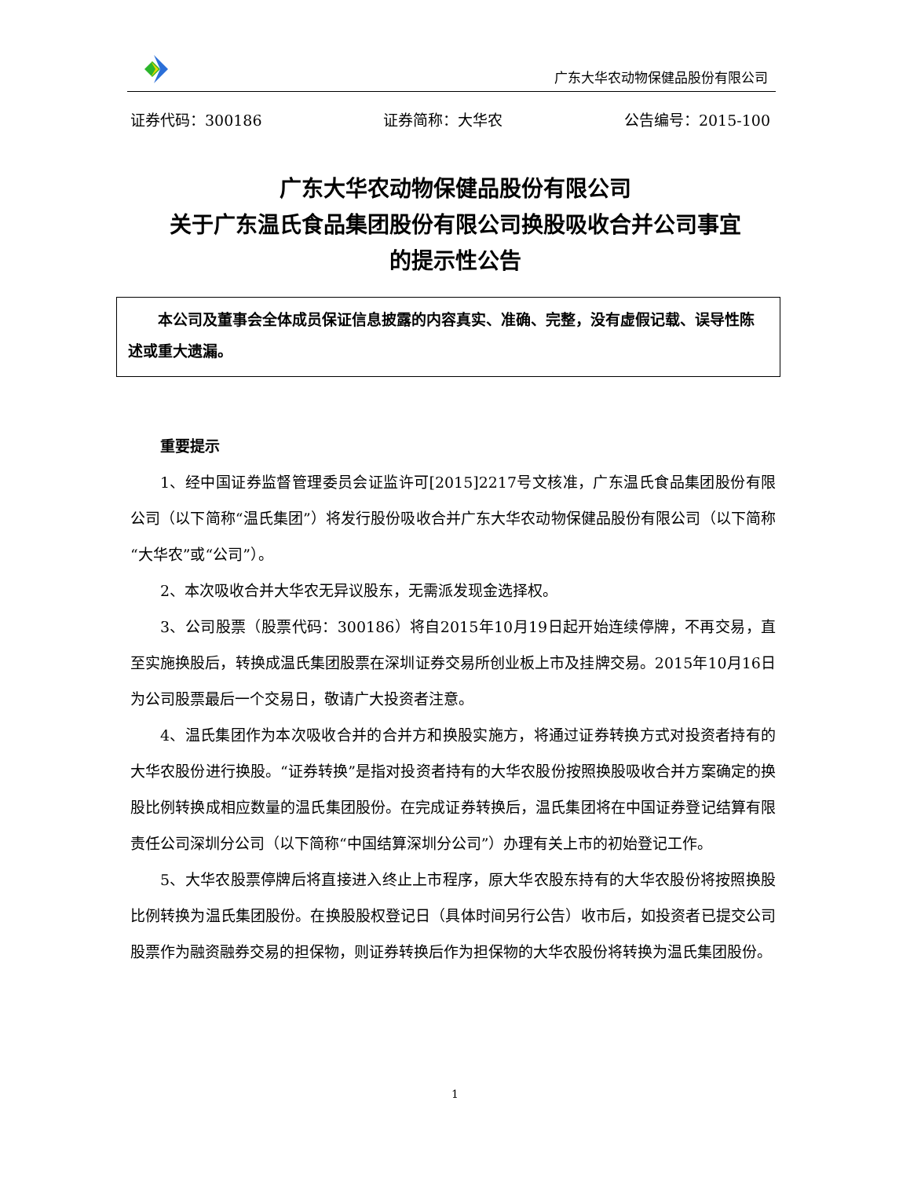广东大华农动物保健品股份有限公司
证券代码：300186 证券简称：大华农 公告编号：2015-100
广东大华农动物保健品股份有限公司
关于广东温氏食品集团股份有限公司换股吸收合并公司事宜
的提示性公告
  本公司及董事会全体成员保证信息披露的内容真实、准确、完整，没有虚假记载、误导性陈述或重大遗漏。
重要提示
1、经中国证券监督管理委员会证监许可[2015]2217号文核准，广东温氏食品集团股份有限公司（以下简称“温氏集团”）将发行股份吸收合并广东大华农动物保健品股份有限公司（以下简称“大华农”或“公司”）。
2、本次吸收合并大华农无异议股东，无需派发现金选择权。
3、公司股票（股票代码：300186）将自2015年10月19日起开始连续停牌，不再交易，直至实施换股后，转换成温氏集团股票在深圳证券交易所创业板上市及挂牌交易。2015年10月16日为公司股票最后一个交易日，敬请广大投资者注意。
4、温氏集团作为本次吸收合并的合并方和换股实施方，将通过证券转换方式对投资者持有的大华农股份进行换股。“证券转换”是指对投资者持有的大华农股份按照换股吸收合并方案确定的换股比例转换成相应数量的温氏集团股份。在完成证券转换后，温氏集团将在中国证券登记结算有限责任公司深圳分公司（以下简称“中国结算深圳分公司”）办理有关上市的初始登记工作。
5、大华农股票停牌后将直接进入终止上市程序，原大华农股东持有的大华农股份将按照换股比例转换为温氏集团股份。在换股股权登记日（具体时间另行公告）收市后，如投资者已提交公司股票作为融资融券交易的担保物，则证券转换后作为担保物的大华农股份将转换为温氏集团股份。
1